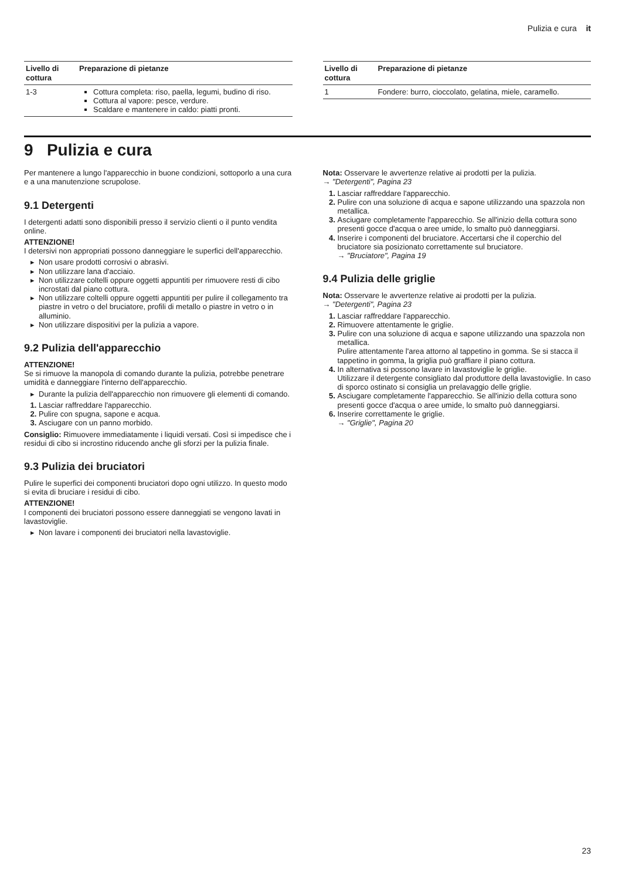Pulizia e cura it
| Livello di cottura | Preparazione di pietanze |
| --- | --- |
| 1-3 | Cottura completa: riso, paella, legumi, budino di riso. Cottura al vapore: pesce, verdure. Scaldare e mantenere in caldo: piatti pronti. |
| Livello di cottura | Preparazione di pietanze |
| --- | --- |
| 1 | Fondere: burro, cioccolato, gelatina, miele, caramello. |
9 Pulizia e cura
Per mantenere a lungo l'apparecchio in buone condizioni, sottoporlo a una cura e a una manutenzione scrupolose.
9.1 Detergenti
I detergenti adatti sono disponibili presso il servizio clienti o il punto vendita online.
ATTENZIONE!
I detersivi non appropriati possono danneggiare le superfici dell'apparecchio.
Non usare prodotti corrosivi o abrasivi.
Non utilizzare lana d'acciaio.
Non utilizzare coltelli oppure oggetti appuntiti per rimuovere resti di cibo incrostati dal piano cottura.
Non utilizzare coltelli oppure oggetti appuntiti per pulire il collegamento tra piastre in vetro o del bruciatore, profili di metallo o piastre in vetro o in alluminio.
Non utilizzare dispositivi per la pulizia a vapore.
9.2 Pulizia dell'apparecchio
ATTENZIONE!
Se si rimuove la manopola di comando durante la pulizia, potrebbe penetrare umidità e danneggiare l'interno dell'apparecchio.
Durante la pulizia dell'apparecchio non rimuovere gli elementi di comando.
Lasciar raffreddare l'apparecchio.
Pulire con spugna, sapone e acqua.
Asciugare con un panno morbido.
Consiglio: Rimuovere immediatamente i liquidi versati. Così si impedisce che i residui di cibo si incrostino riducendo anche gli sforzi per la pulizia finale.
9.3 Pulizia dei bruciatori
Pulire le superfici dei componenti bruciatori dopo ogni utilizzo. In questo modo si evita di bruciare i residui di cibo.
ATTENZIONE!
I componenti dei bruciatori possono essere danneggiati se vengono lavati in lavastoviglie.
Non lavare i componenti dei bruciatori nella lavastoviglie.
Nota: Osservare le avvertenze relative ai prodotti per la pulizia.
→ "Detergenti", Pagina 23
Lasciar raffreddare l'apparecchio.
Pulire con una soluzione di acqua e sapone utilizzando una spazzola non metallica.
Asciugare completamente l'apparecchio. Se all'inizio della cottura sono presenti gocce d'acqua o aree umide, lo smalto può danneggiarsi.
Inserire i componenti del bruciatore. Accertarsi che il coperchio del bruciatore sia posizionato correttamente sul bruciatore.
→ "Bruciatore", Pagina 19
9.4 Pulizia delle griglie
Nota: Osservare le avvertenze relative ai prodotti per la pulizia.
→ "Detergenti", Pagina 23
Lasciar raffreddare l'apparecchio.
Rimuovere attentamente le griglie.
Pulire con una soluzione di acqua e sapone utilizzando una spazzola non metallica.
Pulire attentamente l'area attorno al tappetino in gomma. Se si stacca il tappetino in gomma, la griglia può graffiare il piano cottura.
In alternativa si possono lavare in lavastoviglie le griglie.
Utilizzare il detergente consigliato dal produttore della lavastoviglie. In caso di sporco ostinato si consiglia un prelavaggio delle griglie.
Asciugare completamente l'apparecchio. Se all'inizio della cottura sono presenti gocce d'acqua o aree umide, lo smalto può danneggiarsi.
Inserire correttamente le griglie.
→ "Griglie", Pagina 20
23